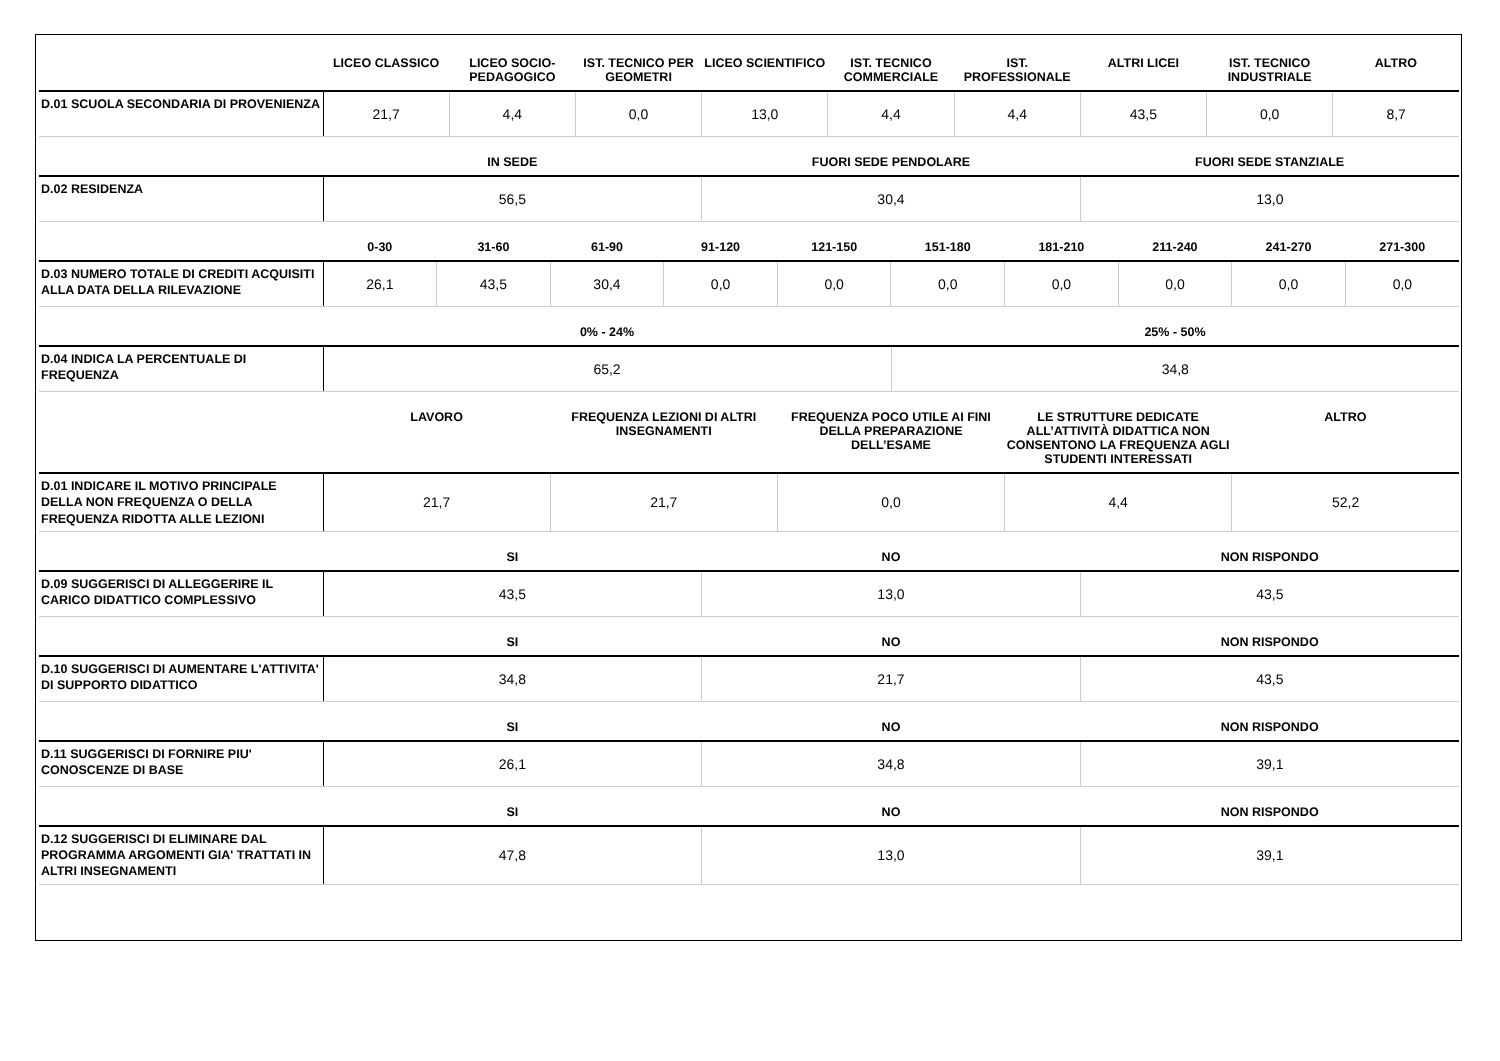| | LICEO CLASSICO | LICEO SOCIO-PEDAGOGICO | IST. TECNICO PER GEOMETRI | LICEO SCIENTIFICO | IST. TECNICO COMMERCIALE | IST. PROFESSIONALE | ALTRI LICEI | IST. TECNICO INDUSTRIALE | ALTRO |
| --- | --- | --- | --- | --- | --- | --- | --- | --- | --- |
| D.01 SCUOLA SECONDARIA DI PROVENIENZA | 21,7 | 4,4 | 0,0 | 13,0 | 4,4 | 4,4 | 43,5 | 0,0 | 8,7 |
| | IN SEDE | FUORI SEDE PENDOLARE | FUORI SEDE STANZIALE |
| --- | --- | --- | --- |
| D.02 RESIDENZA | 56,5 | 30,4 | 13,0 |
| | 0-30 | 31-60 | 61-90 | 91-120 | 121-150 | 151-180 | 181-210 | 211-240 | 241-270 | 271-300 |
| --- | --- | --- | --- | --- | --- | --- | --- | --- | --- | --- |
| D.03 NUMERO TOTALE DI CREDITI ACQUISITI ALLA DATA DELLA RILEVAZIONE | 26,1 | 43,5 | 30,4 | 0,0 | 0,0 | 0,0 | 0,0 | 0,0 | 0,0 | 0,0 |
| | 0% - 24% | 25% - 50% |
| --- | --- | --- |
| D.04 INDICA LA PERCENTUALE DI FREQUENZA | 65,2 | 34,8 |
| | LAVORO | FREQUENZA LEZIONI DI ALTRI INSEGNAMENTI | FREQUENZA POCO UTILE AI FINI DELLA PREPARAZIONE DELL’ESAME | LE STRUTTURE DEDICATE ALL’ATTIVITÀ DIDATTICA NON CONSENTONO LA FREQUENZA AGLI STUDENTI INTERESSATI | ALTRO |
| --- | --- | --- | --- | --- | --- |
| D.01 INDICARE IL MOTIVO PRINCIPALE DELLA NON FREQUENZA O DELLA FREQUENZA RIDOTTA ALLE LEZIONI | 21,7 | 21,7 | 0,0 | 4,4 | 52,2 |
| | SI | NO | NON RISPONDO |
| --- | --- | --- | --- |
| D.09 SUGGERISCI DI ALLEGGERIRE IL CARICO DIDATTICO COMPLESSIVO | 43,5 | 13,0 | 43,5 |
| | SI | NO | NON RISPONDO |
| --- | --- | --- | --- |
| D.10 SUGGERISCI DI AUMENTARE L'ATTIVITA' DI SUPPORTO DIDATTICO | 34,8 | 21,7 | 43,5 |
| | SI | NO | NON RISPONDO |
| --- | --- | --- | --- |
| D.11 SUGGERISCI DI FORNIRE PIU' CONOSCENZE DI BASE | 26,1 | 34,8 | 39,1 |
| | SI | NO | NON RISPONDO |
| --- | --- | --- | --- |
| D.12 SUGGERISCI DI ELIMINARE DAL PROGRAMMA ARGOMENTI GIA' TRATTATI IN ALTRI INSEGNAMENTI | 47,8 | 13,0 | 39,1 |